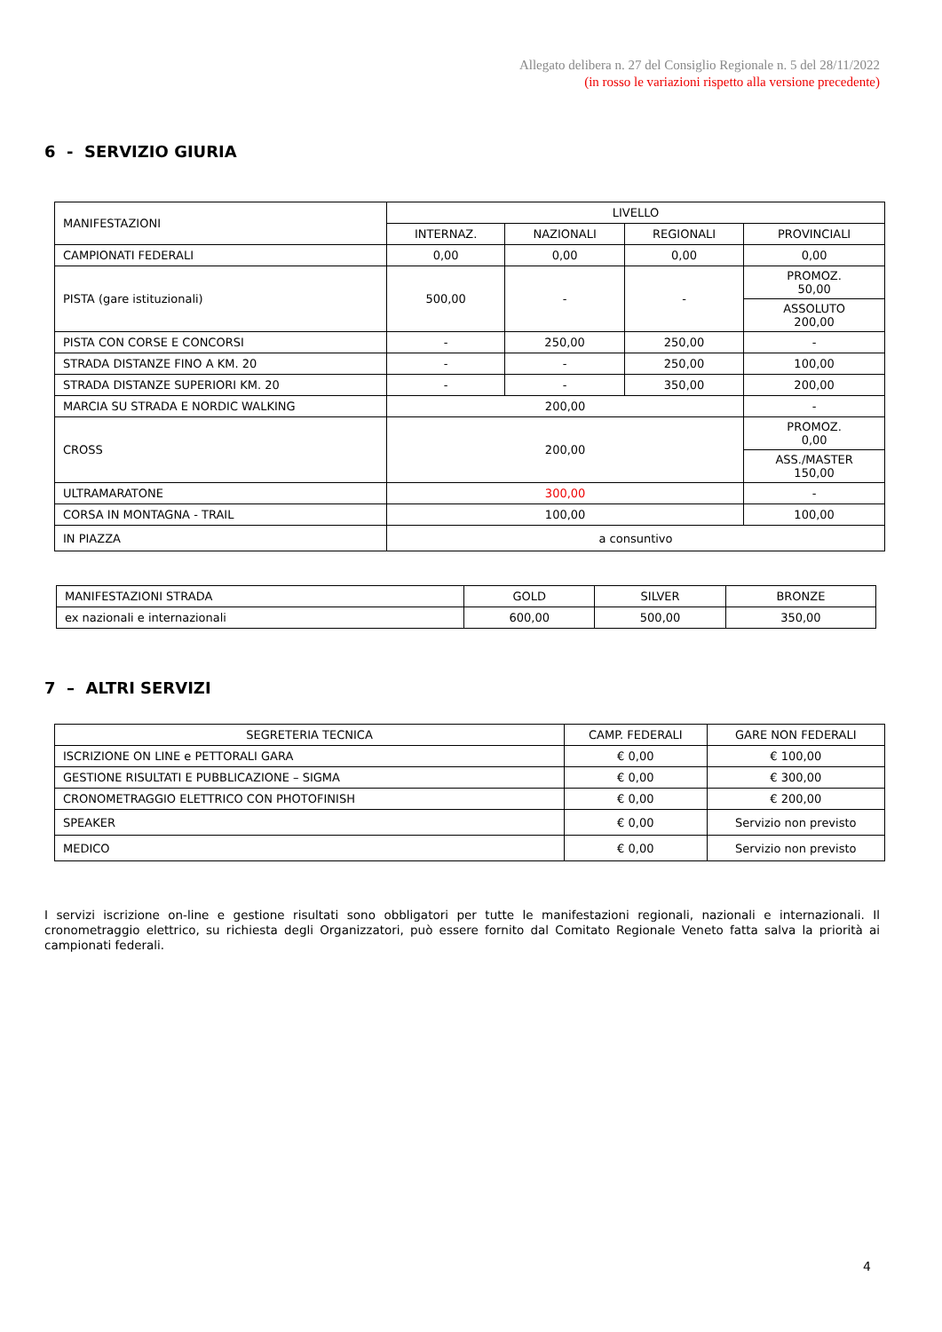Allegato delibera n. 27 del Consiglio Regionale n. 5 del 28/11/2022
(in rosso le variazioni rispetto alla versione precedente)
6 - SERVIZIO GIURIA
| MANIFESTAZIONI | LIVELLO | | | |
| --- | --- | --- | --- | --- |
| | INTERNAZ. | NAZIONALI | REGIONALI | PROVINCIALI |
| CAMPIONATI FEDERALI | 0,00 | 0,00 | 0,00 | 0,00 |
| PISTA (gare istituzionali) | 500,00 | - | - | PROMOZ. 50,00 |
| | | | | ASSOLUTO 200,00 |
| PISTA CON CORSE E CONCORSI | - | 250,00 | 250,00 | - |
| STRADA DISTANZE FINO A KM. 20 | - | - | 250,00 | 100,00 |
| STRADA DISTANZE SUPERIORI KM. 20 | - | - | 350,00 | 200,00 |
| MARCIA SU STRADA E NORDIC WALKING | 200,00 | | | - |
| CROSS | 200,00 | | | PROMOZ. 0,00 |
| | | | | ASS./MASTER 150,00 |
| ULTRAMARATONE | 300,00 | | | - |
| CORSA IN MONTAGNA - TRAIL | 100,00 | | | 100,00 |
| IN PIAZZA | a consuntivo | | | |
| MANIFESTAZIONI STRADA | GOLD | SILVER | BRONZE |
| ex nazionali e internazionali | 600,00 | 500,00 | 350,00 |
7 – ALTRI SERVIZI
| SEGRETERIA TECNICA | CAMP. FEDERALI | GARE NON FEDERALI |
| ISCRIZIONE ON LINE e PETTORALI GARA | € 0,00 | € 100,00 |
| GESTIONE RISULTATI E PUBBLICAZIONE – SIGMA | € 0,00 | € 300,00 |
| CRONOMETRAGGIO ELETTRICO CON PHOTOFINISH | € 0,00 | € 200,00 |
| SPEAKER | € 0,00 | Servizio non previsto |
| MEDICO | € 0,00 | Servizio non previsto |
I servizi iscrizione on-line e gestione risultati sono obbligatori per tutte le manifestazioni regionali, nazionali e internazionali. Il cronometraggio elettrico, su richiesta degli Organizzatori, può essere fornito dal Comitato Regionale Veneto fatta salva la priorità ai campionati federali.
4